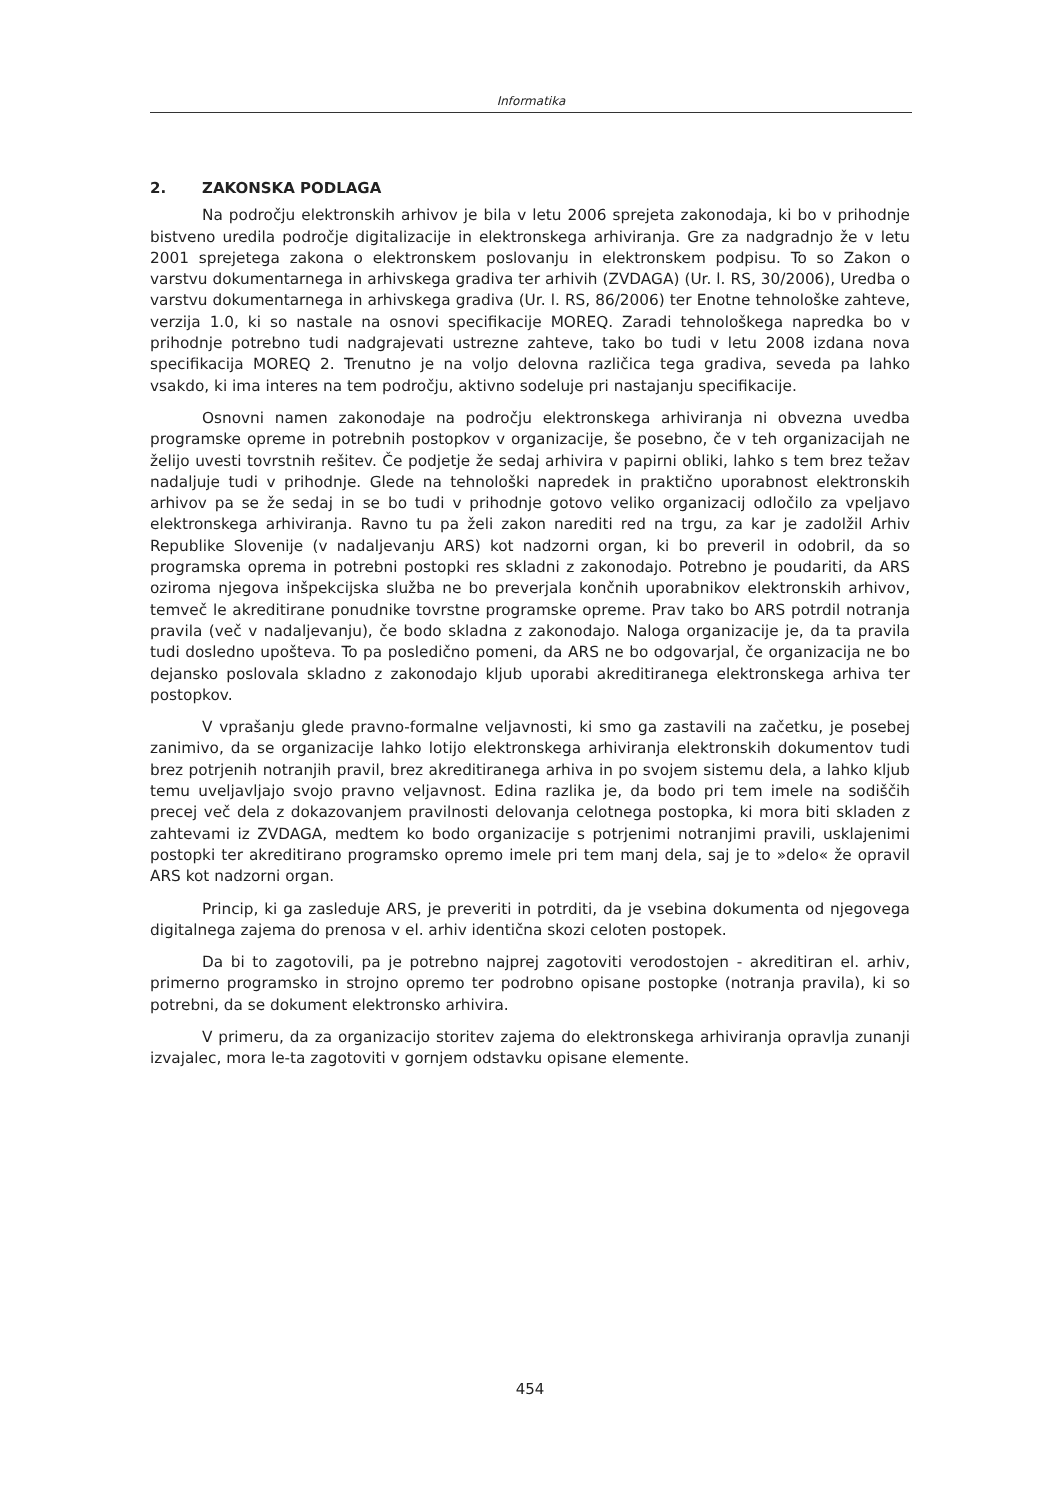Informatika
2. ZAKONSKA PODLAGA
Na področju elektronskih arhivov je bila v letu 2006 sprejeta zakonodaja, ki bo v prihodnje bistveno uredila področje digitalizacije in elektronskega arhiviranja. Gre za nadgradnjo že v letu 2001 sprejetega zakona o elektronskem poslovanju in elektronskem podpisu. To so Zakon o varstvu dokumentarnega in arhivskega gradiva ter arhivih (ZVDAGA) (Ur. l. RS, 30/2006), Uredba o varstvu dokumentarnega in arhivskega gradiva (Ur. l. RS, 86/2006) ter Enotne tehnološke zahteve, verzija 1.0, ki so nastale na osnovi specifikacije MOREQ. Zaradi tehnološkega napredka bo v prihodnje potrebno tudi nadgrajevati ustrezne zahteve, tako bo tudi v letu 2008 izdana nova specifikacija MOREQ 2. Trenutno je na voljo delovna različica tega gradiva, seveda pa lahko vsakdo, ki ima interes na tem področju, aktivno sodeluje pri nastajanju specifikacije.
Osnovni namen zakonodaje na področju elektronskega arhiviranja ni obvezna uvedba programske opreme in potrebnih postopkov v organizacije, še posebno, če v teh organizacijah ne želijo uvesti tovrstnih rešitev. Če podjetje že sedaj arhivira v papirni obliki, lahko s tem brez težav nadaljuje tudi v prihodnje. Glede na tehnološki napredek in praktično uporabnost elektronskih arhivov pa se že sedaj in se bo tudi v prihodnje gotovo veliko organizacij odločilo za vpeljavo elektronskega arhiviranja. Ravno tu pa želi zakon narediti red na trgu, za kar je zadolžil Arhiv Republike Slovenije (v nadaljevanju ARS) kot nadzorni organ, ki bo preveril in odobril, da so programska oprema in potrebni postopki res skladni z zakonodajo. Potrebno je poudariti, da ARS oziroma njegova inšpekcijska služba ne bo preverjala končnih uporabnikov elektronskih arhivov, temveč le akreditirane ponudnike tovrstne programske opreme. Prav tako bo ARS potrdil notranja pravila (več v nadaljevanju), če bodo skladna z zakonodajo. Naloga organizacije je, da ta pravila tudi dosledno upošteva. To pa posledično pomeni, da ARS ne bo odgovarjal, če organizacija ne bo dejansko poslovala skladno z zakonodajo kljub uporabi akreditiranega elektronskega arhiva ter postopkov.
V vprašanju glede pravno-formalne veljavnosti, ki smo ga zastavili na začetku, je posebej zanimivo, da se organizacije lahko lotijo elektronskega arhiviranja elektronskih dokumentov tudi brez potrjenih notranjih pravil, brez akreditiranega arhiva in po svojem sistemu dela, a lahko kljub temu uveljavljajo svojo pravno veljavnost. Edina razlika je, da bodo pri tem imele na sodiščih precej več dela z dokazovanjem pravilnosti delovanja celotnega postopka, ki mora biti skladen z zahtevami iz ZVDAGA, medtem ko bodo organizacije s potrjenimi notranjimi pravili, usklajenimi postopki ter akreditirano programsko opremo imele pri tem manj dela, saj je to »delo« že opravil ARS kot nadzorni organ.
Princip, ki ga zasleduje ARS, je preveriti in potrditi, da je vsebina dokumenta od njegovega digitalnega zajema do prenosa v el. arhiv identična skozi celoten postopek.
Da bi to zagotovili, pa je potrebno najprej zagotoviti verodostojen - akreditiran el. arhiv, primerno programsko in strojno opremo ter podrobno opisane postopke (notranja pravila), ki so potrebni, da se dokument elektronsko arhivira.
V primeru, da za organizacijo storitev zajema do elektronskega arhiviranja opravlja zunanji izvajalec, mora le-ta zagotoviti v gornjem odstavku opisane elemente.
454